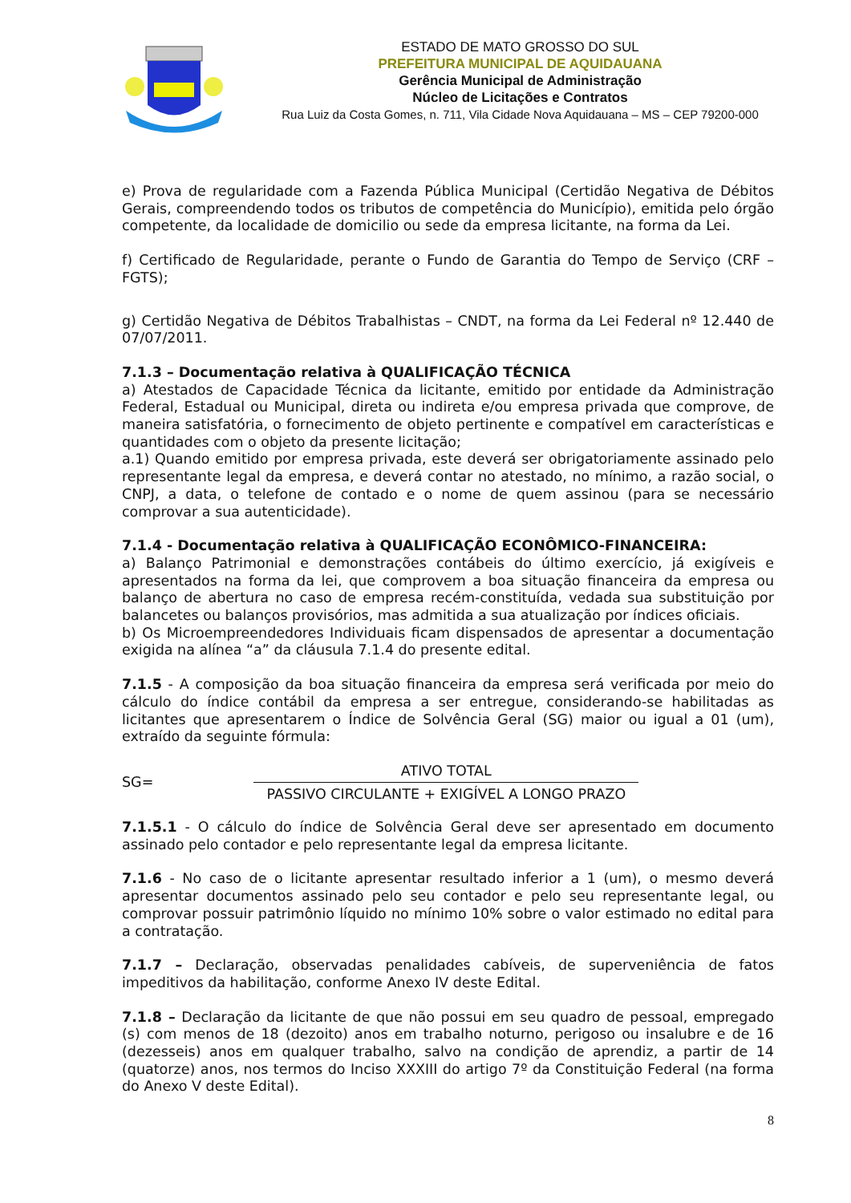ESTADO DE MATO GROSSO DO SUL
PREFEITURA MUNICIPAL DE AQUIDAUANA
Gerência Municipal de Administração
Núcleo de Licitações e Contratos
Rua Luiz da Costa Gomes, n. 711, Vila Cidade Nova Aquidauana – MS – CEP 79200-000
e) Prova de regularidade com a Fazenda Pública Municipal (Certidão Negativa de Débitos Gerais, compreendendo todos os tributos de competência do Município), emitida pelo órgão competente, da localidade de domicilio ou sede da empresa licitante, na forma da Lei.
f) Certificado de Regularidade, perante o Fundo de Garantia do Tempo de Serviço (CRF – FGTS);
g) Certidão Negativa de Débitos Trabalhistas – CNDT, na forma da Lei Federal nº 12.440 de 07/07/2011.
7.1.3 – Documentação relativa à QUALIFICAÇÃO TÉCNICA
a) Atestados de Capacidade Técnica da licitante, emitido por entidade da Administração Federal, Estadual ou Municipal, direta ou indireta e/ou empresa privada que comprove, de maneira satisfatória, o fornecimento de objeto pertinente e compatível em características e quantidades com o objeto da presente licitação;
a.1) Quando emitido por empresa privada, este deverá ser obrigatoriamente assinado pelo representante legal da empresa, e deverá contar no atestado, no mínimo, a razão social, o CNPJ, a data, o telefone de contado e o nome de quem assinou (para se necessário comprovar a sua autenticidade).
7.1.4 - Documentação relativa à QUALIFICAÇÃO ECONÔMICO-FINANCEIRA:
a) Balanço Patrimonial e demonstrações contábeis do último exercício, já exigíveis e apresentados na forma da lei, que comprovem a boa situação financeira da empresa ou balanço de abertura no caso de empresa recém-constituída, vedada sua substituição por balancetes ou balanços provisórios, mas admitida a sua atualização por índices oficiais.
b) Os Microempreendedores Individuais ficam dispensados de apresentar a documentação exigida na alínea “a” da cláusula 7.1.4 do presente edital.
7.1.5 - A composição da boa situação financeira da empresa será verificada por meio do cálculo do índice contábil da empresa a ser entregue, considerando-se habilitadas as licitantes que apresentarem o Índice de Solvência Geral (SG) maior ou igual a 01 (um), extraído da seguinte fórmula:
SG=
ATIVO TOTAL
PASSIVO CIRCULANTE + EXIGÍVEL A LONGO PRAZO
7.1.5.1 - O cálculo do índice de Solvência Geral deve ser apresentado em documento assinado pelo contador e pelo representante legal da empresa licitante.
7.1.6 - No caso de o licitante apresentar resultado inferior a 1 (um), o mesmo deverá apresentar documentos assinado pelo seu contador e pelo seu representante legal, ou comprovar possuir patrimônio líquido no mínimo 10% sobre o valor estimado no edital para a contratação.
7.1.7 – Declaração, observadas penalidades cabíveis, de superveniência de fatos impeditivos da habilitação, conforme Anexo IV deste Edital.
7.1.8 – Declaração da licitante de que não possui em seu quadro de pessoal, empregado (s) com menos de 18 (dezoito) anos em trabalho noturno, perigoso ou insalubre e de 16 (dezesseis) anos em qualquer trabalho, salvo na condição de aprendiz, a partir de 14 (quatorze) anos, nos termos do Inciso XXXIII do artigo 7º da Constituição Federal (na forma do Anexo V deste Edital).
8